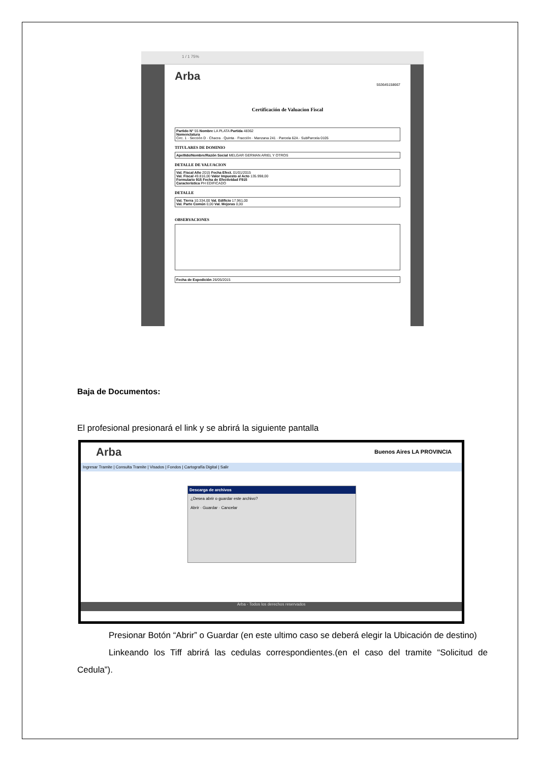1 / 1 75%
Arba
553645158667
Certificación de Valuacion Fiscal
Partido N° 55 Nombre LA PLATA Partida 48362
Nomenclatura
Circ. 1 · Sección D · Chacra · Quinta · Fracción · Manzana 241 · Parcela 62A · SubParcela 0105
TITULARES DE DOMINIO
Apellido/Nombre/Razón Social MELGAR GERMAN ARIEL Y OTROS
DETALLE DE VALUACION
Val. Fiscal Año 2015 Fecha Efect. 01/01/2015
Val. Fiscal 49.816,00 Valor Impuesto al Acto 135.998,00
Formulario 915 Fecha de Efectividad F915
Caracteristica PH EDIFICADO
DETALLE
Val. Tierra 10.334,00 Val. Edificio 17.961,00
Val. Parte Común 0,00 Val. Mejoras 0,00
OBSERVACIONES
Fecha de Expedición 26/05/2015
Baja de Documentos:
El profesional presionará el link y se abrirá la siguiente pantalla
Arba Buenos Aires LA PROVINCIA
Ingresar Tramite | Consulta Tramite | Visados | Fondos | Cartografía Digital | Salir
Descarga de archivos
¿Desea abrir o guardar este archivo?
Abrir · Guardar · Cancelar
Arba - Todos los derechos reservados
Presionar Botón “Abrir” o Guardar (en este ultimo caso se deberá elegir la Ubicación de destino)
Linkeando los Tiff abrirá las cedulas correspondientes.(en el caso del tramite “Solicitud de Cedula”).